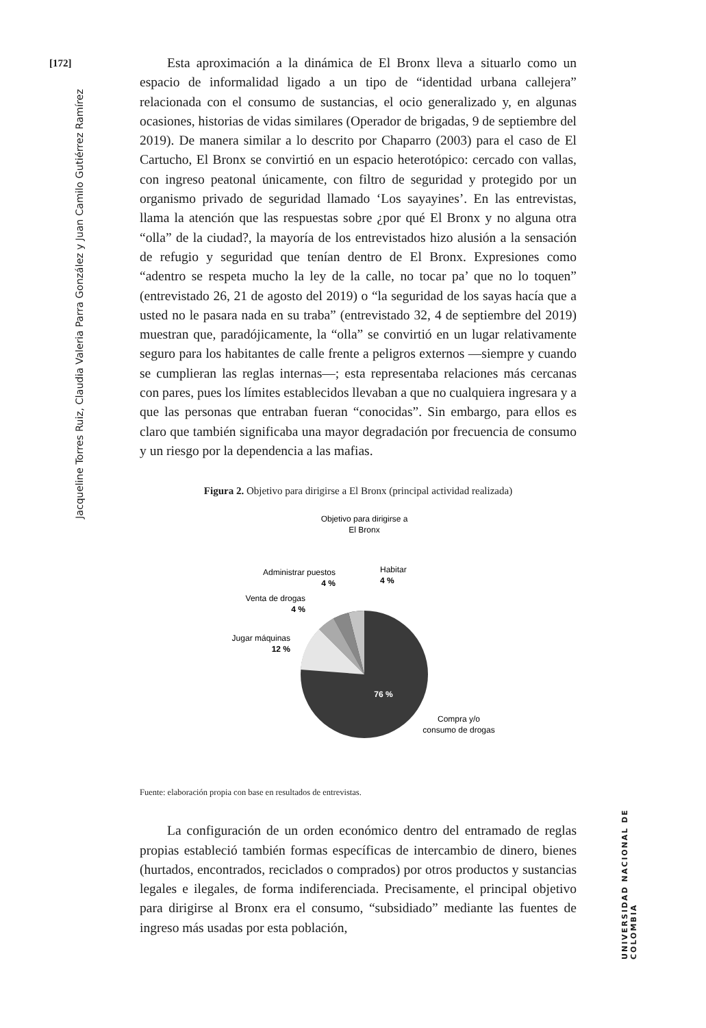[172]
Jacqueline Torres Ruiz, Claudia Valeria Parra González y Juan Camilo Gutiérrez Ramírez
UNIVERSIDAD NACIONAL DE COLOMBIA
Esta aproximación a la dinámica de El Bronx lleva a situarlo como un espacio de informalidad ligado a un tipo de “identidad urbana callejera” relacionada con el consumo de sustancias, el ocio generalizado y, en algunas ocasiones, historias de vidas similares (Operador de brigadas, 9 de septiembre del 2019). De manera similar a lo descrito por Chaparro (2003) para el caso de El Cartucho, El Bronx se convirtió en un espacio heterotópico: cercado con vallas, con ingreso peatonal únicamente, con filtro de seguridad y protegido por un organismo privado de seguridad llamado ‘Los sayayines’. En las entrevistas, llama la atención que las respuestas sobre ¿por qué El Bronx y no alguna otra “olla” de la ciudad?, la mayoría de los entrevistados hizo alusión a la sensación de refugio y seguridad que tenían dentro de El Bronx. Expresiones como “adentro se respeta mucho la ley de la calle, no tocar pa’ que no lo toquen” (entrevistado 26, 21 de agosto del 2019) o “la seguridad de los sayas hacía que a usted no le pasara nada en su traba” (entrevistado 32, 4 de septiembre del 2019) muestran que, paradójicamente, la “olla” se convirtió en un lugar relativamente seguro para los habitantes de calle frente a peligros externos —siempre y cuando se cumplieran las reglas internas—; esta representaba relaciones más cercanas con pares, pues los límites establecidos llevaban a que no cualquiera ingresara y a que las personas que entraban fueran “conocidas”. Sin embargo, para ellos es claro que también significaba una mayor degradación por frecuencia de consumo y un riesgo por la dependencia a las mafias.
Figura 2. Objetivo para dirigirse a El Bronx (principal actividad realizada)
Objetivo para dirigirse a
El Bronx
Habitar
4 %
Administrar puestos
4 %
Venta de drogas
4 %
Jugar máquinas
12 %
76 %
Compra y/o
consumo de drogas
Fuente: elaboración propia con base en resultados de entrevistas.
La configuración de un orden económico dentro del entramado de reglas propias estableció también formas específicas de intercambio de dinero, bienes (hurtados, encontrados, reciclados o comprados) por otros productos y sustancias legales e ilegales, de forma indiferenciada. Precisamente, el principal objetivo para dirigirse al Bronx era el consumo, “subsidiado” mediante las fuentes de ingreso más usadas por esta población,